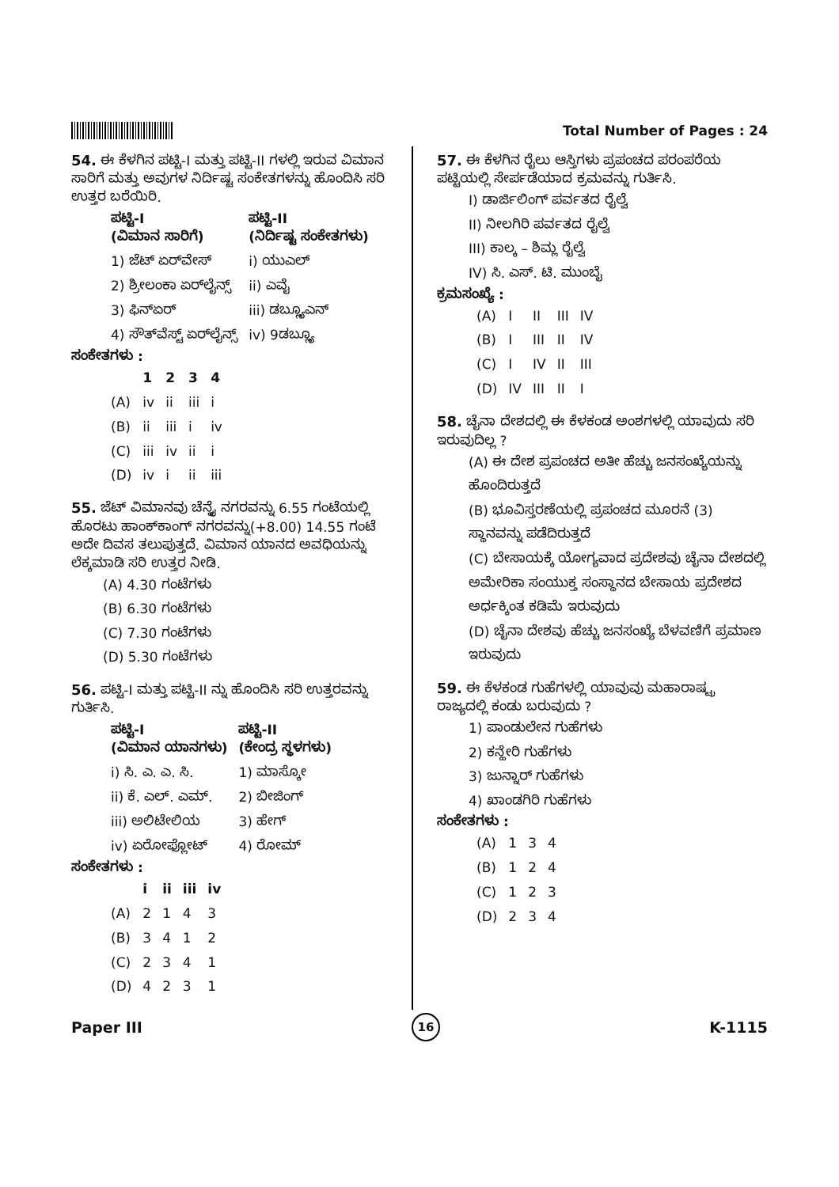Total Number of Pages : 24
54. ಈ ಕೆಳಗಿನ ಪಟ್ಟಿ-I ಮತ್ತು ಪಟ್ಟಿ-II ಗಳಲ್ಲಿ ಇರುವ ವಿಮಾನ ಸಾರಿಗೆ ಮತ್ತು ಅವುಗಳ ನಿರ್ದಿಷ್ಟ ಸಂಕೇತಗಳನ್ನು ಹೊಂದಿಸಿ ಸರಿ ಉತ್ತರ ಬರೆಯಿರಿ.
| ಪಟ್ಟಿ-I (ವಿಮಾನ ಸಾರಿಗೆ) | ಪಟ್ಟಿ-II (ನಿರ್ದಿಷ್ಟ ಸಂಕೇತಗಳು) |
| --- | --- |
| 1) ಜೆಟ್ ಏರ್‌ವೇಸ್ | i) ಯುಎಲ್ |
| 2) ಶ್ರೀಲಂಕಾ ಏರ್‌ಲೈನ್ಸ್ | ii) ಎವೈ |
| 3) ಫಿನ್‌ಏರ್ | iii) ಡಬ್ಲ್ಯೂಎನ್ |
| 4) ಸೌತ್‌ವೆಸ್ಟ್ ಏರ್‌ಲೈನ್ಸ್ | iv) 9ಡಬ್ಲ್ಯೂ |
ಸಂಕೇತಗಳು :
| | 1 | 2 | 3 | 4 |
| --- | --- | --- | --- | --- |
| (A) | iv | ii | iii | i |
| (B) | ii | iii | i | iv |
| (C) | iii | iv | ii | i |
| (D) | iv | i | ii | iii |
55. ಜೆಟ್ ವಿಮಾನವು ಚೆನ್ನೈ ನಗರವನ್ನು 6.55 ಗಂಟೆಯಲ್ಲಿ ಹೊರಟು ಹಾಂಕ್‌ಕಾಂಗ್ ನಗರವನ್ನು(+8.00) 14.55 ಗಂಟೆ ಅದೇ ದಿವಸ ತಲುಪುತ್ತದೆ. ವಿಮಾನ ಯಾನದ ಅವಧಿಯನ್ನು ಲೆಕ್ಕಮಾಡಿ ಸರಿ ಉತ್ತರ ನೀಡಿ.
(A) 4.30 ಗಂಟೆಗಳು
(B) 6.30 ಗಂಟೆಗಳು
(C) 7.30 ಗಂಟೆಗಳು
(D) 5.30 ಗಂಟೆಗಳು
56. ಪಟ್ಟಿ-I ಮತ್ತು ಪಟ್ಟಿ-II ನ್ನು ಹೊಂದಿಸಿ ಸರಿ ಉತ್ತರವನ್ನು ಗುರ್ತಿಸಿ.
| ಪಟ್ಟಿ-I (ವಿಮಾನ ಯಾನಗಳು) | ಪಟ್ಟಿ-II (ಕೇಂದ್ರ ಸ್ಥಳಗಳು) |
| --- | --- |
| i) ಸಿ. ಎ. ಎ. ಸಿ. | 1) ಮಾಸ್ಕೋ |
| ii) ಕೆ. ಎಲ್. ಎಮ್. | 2) ಬೀಜಿಂಗ್ |
| iii) ಅಲಿಟೇಲಿಯ | 3) ಹೇಗ್ |
| iv) ಏರೋಫ್ಲೋಟ್ | 4) ರೋಮ್ |
ಸಂಕೇತಗಳು :
| | i | ii | iii | iv |
| --- | --- | --- | --- | --- |
| (A) | 2 | 1 | 4 | 3 |
| (B) | 3 | 4 | 1 | 2 |
| (C) | 2 | 3 | 4 | 1 |
| (D) | 4 | 2 | 3 | 1 |
57. ಈ ಕೆಳಗಿನ ರೈಲು ಆಸ್ತಿಗಳು ಪ್ರಪಂಚದ ಪರಂಪರೆಯ ಪಟ್ಟಿಯಲ್ಲಿ ಸೇರ್ಪಡೆಯಾದ ಕ್ರಮವನ್ನು ಗುರ್ತಿಸಿ.
I) ಡಾರ್ಜಿಲಿಂಗ್ ಪರ್ವತದ ರೈಲ್ವೆ
II) ನೀಲಗಿರಿ ಪರ್ವತದ ರೈಲ್ವೆ
III) ಕಾಲ್ಕ – ಶಿಮ್ಲ ರೈಲ್ವೆ
IV) ಸಿ. ಎಸ್. ಟಿ. ಮುಂಬೈ
ಕ್ರಮಸಂಖ್ಯೆ :
| (A) | I | II | III | IV |
| (B) | I | III | II | IV |
| (C) | I | IV | II | III |
| (D) | IV | III | II | I |
58. ಚೈನಾ ದೇಶದಲ್ಲಿ ಈ ಕೆಳಕಂಡ ಅಂಶಗಳಲ್ಲಿ ಯಾವುದು ಸರಿ ಇರುವುದಿಲ್ಲ ?
(A) ಈ ದೇಶ ಪ್ರಪಂಚದ ಅತೀ ಹೆಚ್ಚು ಜನಸಂಖ್ಯೆಯನ್ನು ಹೊಂದಿರುತ್ತದೆ
(B) ಭೂವಿಸ್ತರಣೆಯಲ್ಲಿ ಪ್ರಪಂಚದ ಮೂರನೆ (3) ಸ್ಥಾನವನ್ನು ಪಡೆದಿರುತ್ತದೆ
(C) ಬೇಸಾಯಕ್ಕೆ ಯೋಗ್ಯವಾದ ಪ್ರದೇಶವು ಚೈನಾ ದೇಶದಲ್ಲಿ ಅಮೇರಿಕಾ ಸಂಯುಕ್ತ ಸಂಸ್ಥಾನದ ಬೇಸಾಯ ಪ್ರದೇಶದ ಅರ್ಧಕ್ಕಿಂತ ಕಡಿಮೆ ಇರುವುದು
(D) ಚೈನಾ ದೇಶವು ಹೆಚ್ಚು ಜನಸಂಖ್ಯೆ ಬೆಳವಣಿಗೆ ಪ್ರಮಾಣ ಇರುವುದು
59. ಈ ಕೆಳಕಂಡ ಗುಹೆಗಳಲ್ಲಿ ಯಾವುವು ಮಹಾರಾಷ್ಟ್ರ ರಾಜ್ಯದಲ್ಲಿ ಕಂಡು ಬರುವುದು ?
1) ಪಾಂಡುಲೇನ ಗುಹೆಗಳು
2) ಕನ್ಹೇರಿ ಗುಹೆಗಳು
3) ಜುನ್ನಾರ್ ಗುಹೆಗಳು
4) ಖಾಂಡಗಿರಿ ಗುಹೆಗಳು
ಸಂಕೇತಗಳು :
| (A) | 1 | 3 | 4 |
| (B) | 1 | 2 | 4 |
| (C) | 1 | 2 | 3 |
| (D) | 2 | 3 | 4 |
Paper III 16 K-1115